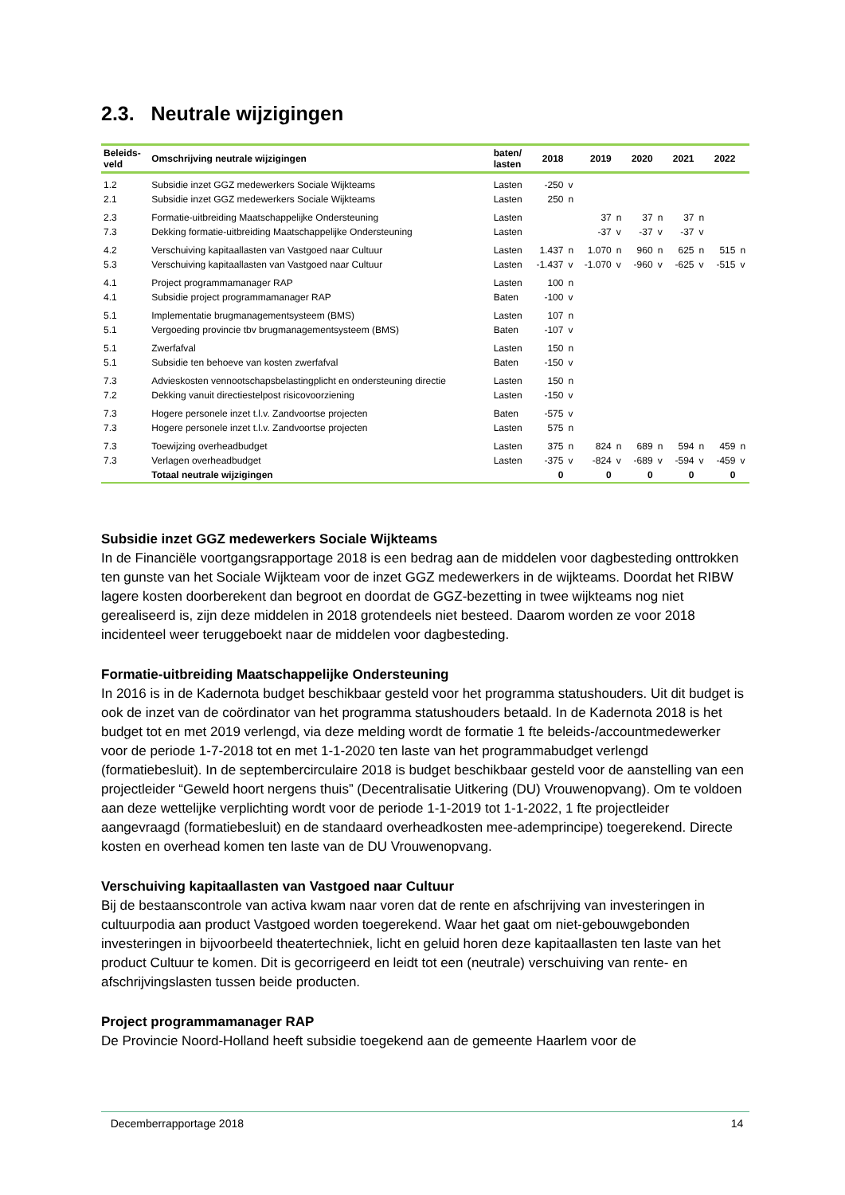2.3. Neutrale wijzigingen
| Beleids- veld | Omschrijving neutrale wijzigingen | baten/ lasten | 2018 | | 2019 | | 2020 | | 2021 | | 2022 | |
| --- | --- | --- | --- | --- | --- | --- | --- | --- | --- | --- | --- | --- |
| 1.2 | Subsidie inzet GGZ medewerkers Sociale Wijkteams | Lasten | -250 | v | | | | | | | | |
| 2.1 | Subsidie inzet GGZ medewerkers Sociale Wijkteams | Lasten | 250 | n | | | | | | | | |
| 2.3 | Formatie-uitbreiding Maatschappelijke Ondersteuning | Lasten | | | 37 | n | 37 | n | 37 | n | | |
| 7.3 | Dekking formatie-uitbreiding Maatschappelijke Ondersteuning | Lasten | | | -37 | v | -37 | v | -37 | v | | |
| 4.2 | Verschuiving kapitaallasten van Vastgoed naar Cultuur | Lasten | 1.437 | n | 1.070 | n | 960 | n | 625 | n | 515 | n |
| 5.3 | Verschuiving kapitaallasten van Vastgoed naar Cultuur | Lasten | -1.437 | v | -1.070 | v | -960 | v | -625 | v | -515 | v |
| 4.1 | Project programmamanager RAP | Lasten | 100 | n | | | | | | | | |
| 4.1 | Subsidie project programmamanager RAP | Baten | -100 | v | | | | | | | | |
| 5.1 | Implementatie brugmanagementsysteem (BMS) | Lasten | 107 | n | | | | | | | | |
| 5.1 | Vergoeding provincie tbv brugmanagementsysteem (BMS) | Baten | -107 | v | | | | | | | | |
| 5.1 | Zwerfafval | Lasten | 150 | n | | | | | | | | |
| 5.1 | Subsidie ten behoeve van kosten zwerfafval | Baten | -150 | v | | | | | | | | |
| 7.3 | Advieskosten vennootschapsbelastingplicht en ondersteuning directie | Lasten | 150 | n | | | | | | | | |
| 7.2 | Dekking vanuit directiestelpost risicovoorziening | Lasten | -150 | v | | | | | | | | |
| 7.3 | Hogere personele inzet t.l.v. Zandvoortse projecten | Baten | -575 | v | | | | | | | | |
| 7.3 | Hogere personele inzet t.l.v. Zandvoortse projecten | Lasten | 575 | n | | | | | | | | |
| 7.3 | Toewijzing overheadbudget | Lasten | 375 | n | 824 | n | 689 | n | 594 | n | 459 | n |
| 7.3 | Verlagen overheadbudget | Lasten | -375 | v | -824 | v | -689 | v | -594 | v | -459 | v |
| | Totaal neutrale wijzigingen | | 0 | | 0 | | 0 | | 0 | | 0 | |
Subsidie inzet GGZ medewerkers Sociale Wijkteams
In de Financiële voortgangsrapportage 2018 is een bedrag aan de middelen voor dagbesteding onttrokken ten gunste van het Sociale Wijkteam voor de inzet GGZ medewerkers in de wijkteams. Doordat het RIBW lagere kosten doorberekent dan begroot en doordat de GGZ-bezetting in twee wijkteams nog niet gerealiseerd is, zijn deze middelen in 2018 grotendeels niet besteed. Daarom worden ze voor 2018 incidenteel weer teruggeboekt naar de middelen voor dagbesteding.
Formatie-uitbreiding Maatschappelijke Ondersteuning
In 2016 is in de Kadernota budget beschikbaar gesteld voor het programma statushouders. Uit dit budget is ook de inzet van de coördinator van het programma statushouders betaald. In de Kadernota 2018 is het budget tot en met 2019 verlengd, via deze melding wordt de formatie 1 fte beleids-/accountmedewerker voor de periode 1-7-2018 tot en met 1-1-2020 ten laste van het programmabudget verlengd (formatiebesluit). In de septembercirculaire 2018 is budget beschikbaar gesteld voor de aanstelling van een projectleider “Geweld hoort nergens thuis” (Decentralisatie Uitkering (DU) Vrouwenopvang). Om te voldoen aan deze wettelijke verplichting wordt voor de periode 1-1-2019 tot 1-1-2022, 1 fte projectleider aangevraagd (formatiebesluit) en de standaard overheadkosten mee-ademprincipe) toegerekend. Directe kosten en overhead komen ten laste van de DU Vrouwenopvang.
Verschuiving kapitaallasten van Vastgoed naar Cultuur
Bij de bestaanscontrole van activa kwam naar voren dat de rente en afschrijving van investeringen in cultuurpodia aan product Vastgoed worden toegerekend. Waar het gaat om niet-gebouwgebonden investeringen in bijvoorbeeld theatertechniek, licht en geluid horen deze kapitaallasten ten laste van het product Cultuur te komen. Dit is gecorrigeerd en leidt tot een (neutrale) verschuiving van rente- en afschrijvingslasten tussen beide producten.
Project programmamanager RAP
De Provincie Noord-Holland heeft subsidie toegekend aan de gemeente Haarlem voor de
Decemberrapportage 2018 14